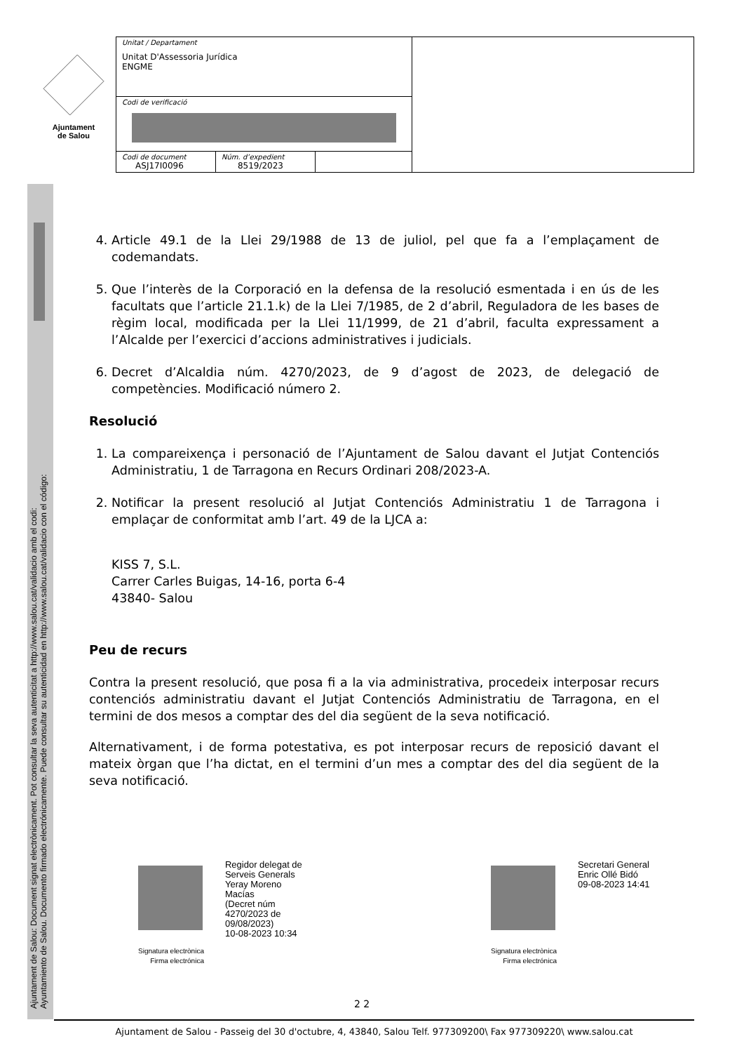Ajuntament
de Salou
Ajuntament de Salou: Document signat electrònicament. Pot consultar la seva autenticitat a http://www.salou.cat/validacio amb el codi:
Ayuntamiento de Salou. Documento firmado electrónicamente. Puede consultar su autenticidad en http://www.salou.cat/validacio con el código:
| Unitat / Departament Unitat D'Assessoria Jurídica ENGME | | | |
| Codi de verificació | | | |
| Codi de document ASJ17I0096 | Núm. d’expedient 8519/2023 | | |
4. Article 49.1 de la Llei 29/1988 de 13 de juliol, pel que fa a l’emplaçament de codemandats.
5. Que l’interès de la Corporació en la defensa de la resolució esmentada i en ús de les facultats que l’article 21.1.k) de la Llei 7/1985, de 2 d’abril, Reguladora de les bases de règim local, modificada per la Llei 11/1999, de 21 d’abril, faculta expressament a l’Alcalde per l’exercici d’accions administratives i judicials.
6. Decret d’Alcaldia núm. 4270/2023, de 9 d’agost de 2023, de delegació de competències. Modificació número 2.
Resolució
1. La compareixença i personació de l’Ajuntament de Salou davant el Jutjat Contenciós Administratiu, 1 de Tarragona en Recurs Ordinari 208/2023-A.
2. Notificar la present resolució al Jutjat Contenciós Administratiu 1 de Tarragona i emplaçar de conformitat amb l’art. 49 de la LJCA a:
KISS 7, S.L.
Carrer Carles Buigas, 14-16, porta 6-4
43840- Salou
Peu de recurs
Contra la present resolució, que posa fi a la via administrativa, procedeix interposar recurs contenciós administratiu davant el Jutjat Contenciós Administratiu de Tarragona, en el termini de dos mesos a comptar des del dia següent de la seva notificació.
Alternativament, i de forma potestativa, es pot interposar recurs de reposició davant el mateix òrgan que l’ha dictat, en el termini d’un mes a comptar des del dia següent de la seva notificació.
Signatura electrònica
Firma electrónica
Regidor delegat de
Serveis Generals
Yeray Moreno
Macías
(Decret núm
4270/2023 de
09/08/2023)
10-08-2023 10:34
Signatura electrònica
Firma electrónica
Secretari General
Enric Ollé Bidó
09-08-2023 14:41
2 2
Ajuntament de Salou - Passeig del 30 d'octubre, 4, 43840, Salou Telf. 977309200\ Fax 977309220\ www.salou.cat